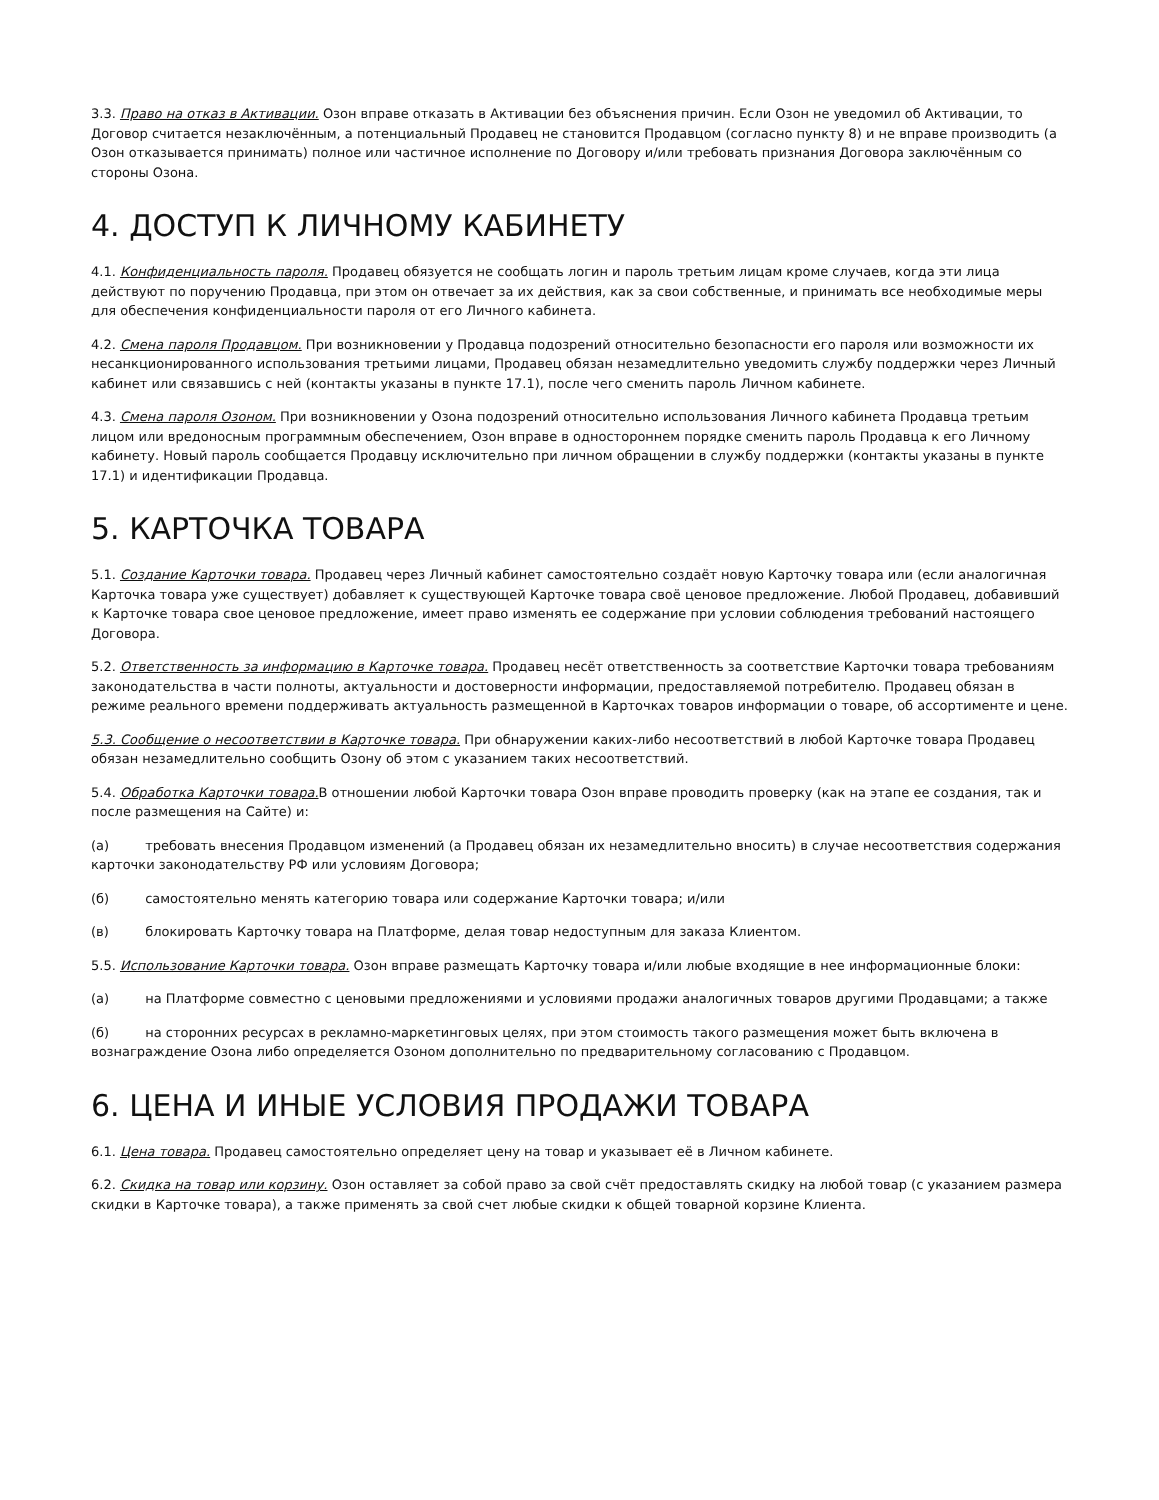3.3. Право на отказ в Активации. Озон вправе отказать в Активации без объяснения причин. Если Озон не уведомил об Активации, то Договор считается незаключённым, а потенциальный Продавец не становится Продавцом (согласно пункту 8) и не вправе производить (а Озон отказывается принимать) полное или частичное исполнение по Договору и/или требовать признания Договора заключённым со стороны Озона.
4. ДОСТУП К ЛИЧНОМУ КАБИНЕТУ
4.1. Конфиденциальность пароля. Продавец обязуется не сообщать логин и пароль третьим лицам кроме случаев, когда эти лица действуют по поручению Продавца, при этом он отвечает за их действия, как за свои собственные, и принимать все необходимые меры для обеспечения конфиденциальности пароля от его Личного кабинета.
4.2. Смена пароля Продавцом. При возникновении у Продавца подозрений относительно безопасности его пароля или возможности их несанкционированного использования третьими лицами, Продавец обязан незамедлительно уведомить службу поддержки через Личный кабинет или связавшись с ней (контакты указаны в пункте 17.1), после чего сменить пароль Личном кабинете.
4.3. Смена пароля Озоном. При возникновении у Озона подозрений относительно использования Личного кабинета Продавца третьим лицом или вредоносным программным обеспечением, Озон вправе в одностороннем порядке сменить пароль Продавца к его Личному кабинету. Новый пароль сообщается Продавцу исключительно при личном обращении в службу поддержки (контакты указаны в пункте 17.1) и идентификации Продавца.
5. КАРТОЧКА ТОВАРА
5.1. Создание Карточки товара. Продавец через Личный кабинет самостоятельно создаёт новую Карточку товара или (если аналогичная Карточка товара уже существует) добавляет к существующей Карточке товара своё ценовое предложение. Любой Продавец, добавивший к Карточке товара свое ценовое предложение, имеет право изменять ее содержание при условии соблюдения требований настоящего Договора.
5.2. Ответственность за информацию в Карточке товара. Продавец несёт ответственность за соответствие Карточки товара требованиям законодательства в части полноты, актуальности и достоверности информации, предоставляемой потребителю. Продавец обязан в режиме реального времени поддерживать актуальность размещенной в Карточках товаров информации о товаре, об ассортименте и цене.
5.3. Сообщение о несоответствии в Карточке товара. При обнаружении каких-либо несоответствий в любой Карточке товара Продавец обязан незамедлительно сообщить Озону об этом с указанием таких несоответствий.
5.4. Обработка Карточки товара. В отношении любой Карточки товара Озон вправе проводить проверку (как на этапе ее создания, так и после размещения на Сайте) и:
(а) требовать внесения Продавцом изменений (а Продавец обязан их незамедлительно вносить) в случае несоответствия содержания карточки законодательству РФ или условиям Договора;
(б) самостоятельно менять категорию товара или содержание Карточки товара; и/или
(в) блокировать Карточку товара на Платформе, делая товар недоступным для заказа Клиентом.
5.5. Использование Карточки товара. Озон вправе размещать Карточку товара и/или любые входящие в нее информационные блоки:
(а) на Платформе совместно с ценовыми предложениями и условиями продажи аналогичных товаров другими Продавцами; а также
(б) на сторонних ресурсах в рекламно-маркетинговых целях, при этом стоимость такого размещения может быть включена в вознаграждение Озона либо определяется Озоном дополнительно по предварительному согласованию с Продавцом.
6. ЦЕНА И ИНЫЕ УСЛОВИЯ ПРОДАЖИ ТОВАРА
6.1. Цена товара. Продавец самостоятельно определяет цену на товар и указывает её в Личном кабинете.
6.2. Скидка на товар или корзину. Озон оставляет за собой право за свой счёт предоставлять скидку на любой товар (с указанием размера скидки в Карточке товара), а также применять за свой счет любые скидки к общей товарной корзине Клиента.